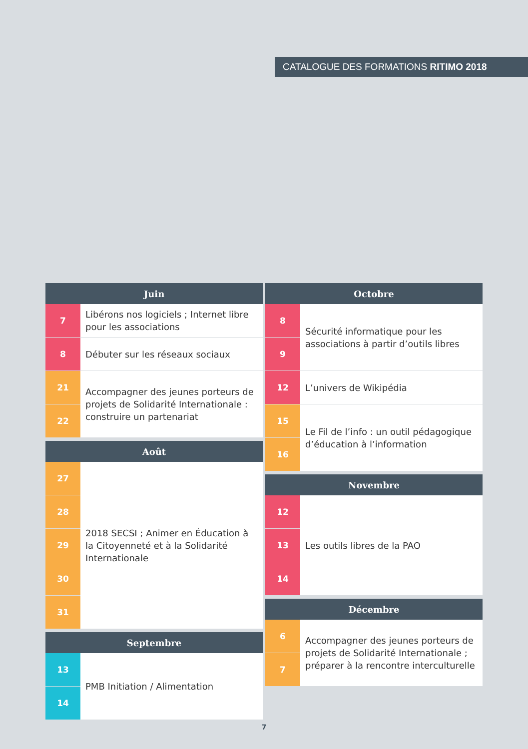CATALOGUE DES FORMATIONS RITIMO 2018
| Juin | |
| --- | --- |
| 7 | Libérons nos logiciels ; Internet libre pour les associations |
| 8 | Débuter sur les réseaux sociaux |
| 21 | Accompagner des jeunes porteurs de projets de Solidarité Internationale : construire un partenariat |
| 22 | |
| Août | |
| --- | --- |
| 27 | 2018 SECSI ; Animer en Éducation à la Citoyenneté et à la Solidarité Internationale |
| 28 | |
| 29 | |
| 30 | |
| 31 | |
| Septembre | |
| --- | --- |
| 13 | PMB Initiation / Alimentation |
| 14 | |
| Octobre | |
| --- | --- |
| 8 | Sécurité informatique pour les associations à partir d’outils libres |
| 9 | |
| 12 | L’univers de Wikipédia |
| 15 | Le Fil de l’info : un outil pédagogique d’éducation à l’information |
| 16 | |
| Novembre | |
| --- | --- |
| 12 | Les outils libres de la PAO |
| 13 | |
| 14 | |
| Décembre | |
| --- | --- |
| 6 | Accompagner des jeunes porteurs de projets de Solidarité Internationale ; préparer à la rencontre interculturelle |
| 7 | |
7